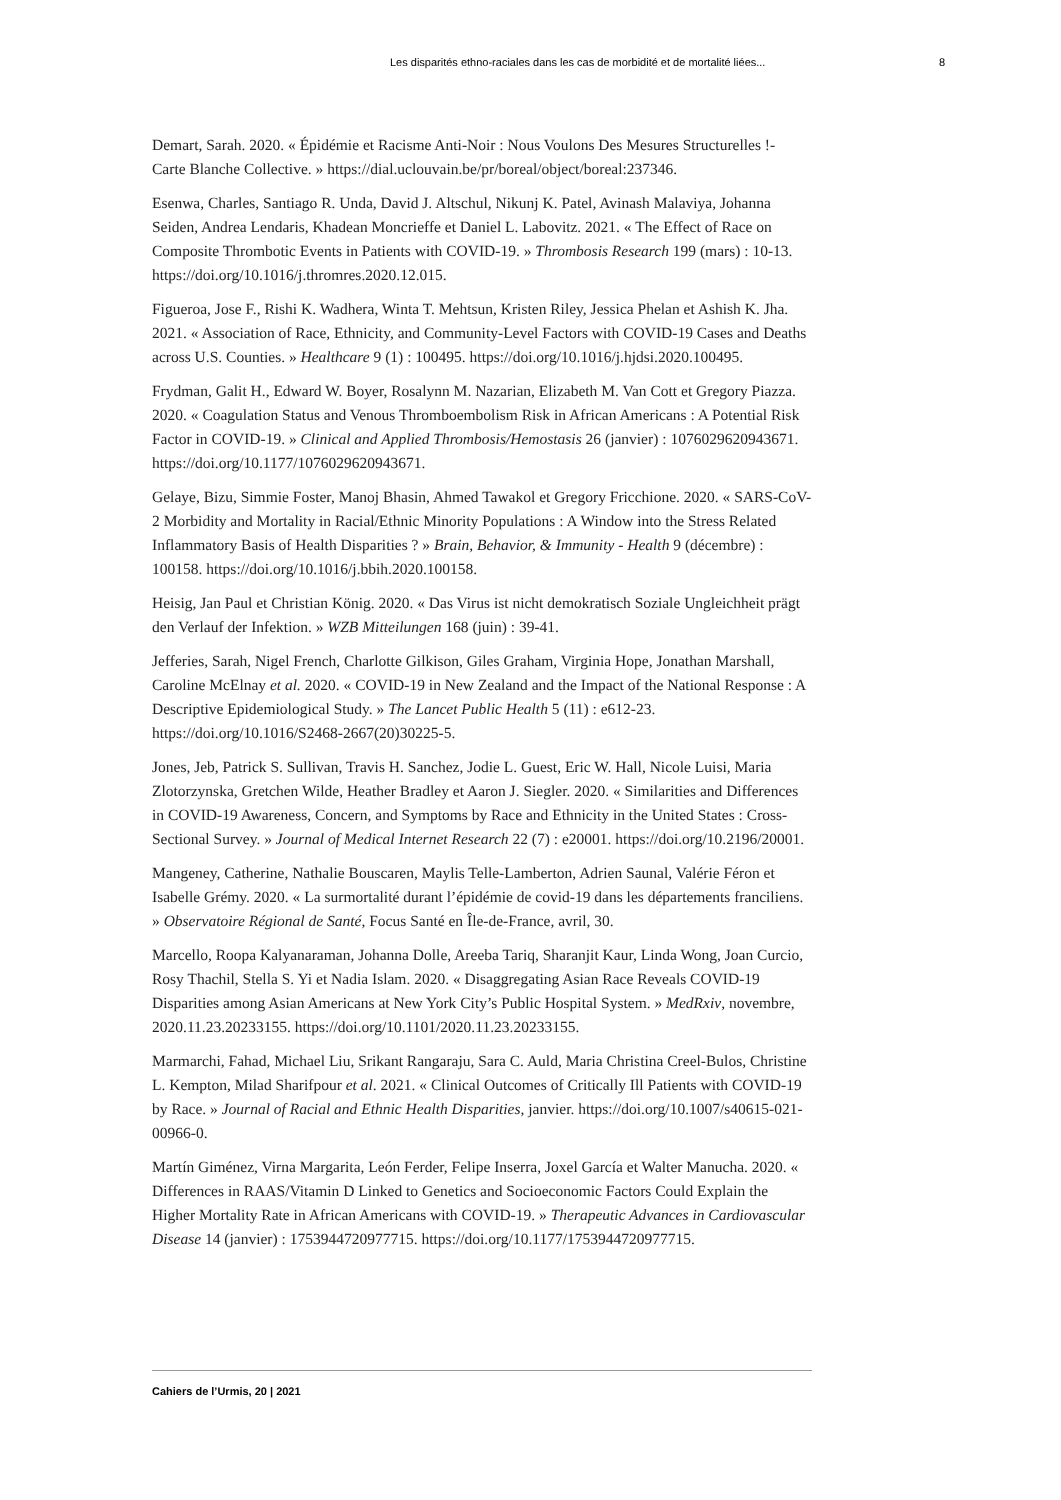Les disparités ethno-raciales dans les cas de morbidité et de mortalité liées... 8
Demart, Sarah. 2020. « Épidémie et Racisme Anti-Noir : Nous Voulons Des Mesures Structurelles !- Carte Blanche Collective. » https://dial.uclouvain.be/pr/boreal/object/boreal:237346.
Esenwa, Charles, Santiago R. Unda, David J. Altschul, Nikunj K. Patel, Avinash Malaviya, Johanna Seiden, Andrea Lendaris, Khadean Moncrieffe et Daniel L. Labovitz. 2021. « The Effect of Race on Composite Thrombotic Events in Patients with COVID-19. » Thrombosis Research 199 (mars) : 10-13. https://doi.org/10.1016/j.thromres.2020.12.015.
Figueroa, Jose F., Rishi K. Wadhera, Winta T. Mehtsun, Kristen Riley, Jessica Phelan et Ashish K. Jha. 2021. « Association of Race, Ethnicity, and Community-Level Factors with COVID-19 Cases and Deaths across U.S. Counties. » Healthcare 9 (1) : 100495. https://doi.org/10.1016/j.hjdsi.2020.100495.
Frydman, Galit H., Edward W. Boyer, Rosalynn M. Nazarian, Elizabeth M. Van Cott et Gregory Piazza. 2020. « Coagulation Status and Venous Thromboembolism Risk in African Americans : A Potential Risk Factor in COVID-19. » Clinical and Applied Thrombosis/Hemostasis 26 (janvier) : 1076029620943671. https://doi.org/10.1177/1076029620943671.
Gelaye, Bizu, Simmie Foster, Manoj Bhasin, Ahmed Tawakol et Gregory Fricchione. 2020. « SARS-CoV-2 Morbidity and Mortality in Racial/Ethnic Minority Populations : A Window into the Stress Related Inflammatory Basis of Health Disparities ? » Brain, Behavior, & Immunity - Health 9 (décembre) : 100158. https://doi.org/10.1016/j.bbih.2020.100158.
Heisig, Jan Paul et Christian König. 2020. « Das Virus ist nicht demokratisch Soziale Ungleichheit prägt den Verlauf der Infektion. » WZB Mitteilungen 168 (juin) : 39-41.
Jefferies, Sarah, Nigel French, Charlotte Gilkison, Giles Graham, Virginia Hope, Jonathan Marshall, Caroline McElnay et al. 2020. « COVID-19 in New Zealand and the Impact of the National Response : A Descriptive Epidemiological Study. » The Lancet Public Health 5 (11) : e612-23. https://doi.org/10.1016/S2468-2667(20)30225-5.
Jones, Jeb, Patrick S. Sullivan, Travis H. Sanchez, Jodie L. Guest, Eric W. Hall, Nicole Luisi, Maria Zlotorzynska, Gretchen Wilde, Heather Bradley et Aaron J. Siegler. 2020. « Similarities and Differences in COVID-19 Awareness, Concern, and Symptoms by Race and Ethnicity in the United States : Cross-Sectional Survey. » Journal of Medical Internet Research 22 (7) : e20001. https://doi.org/10.2196/20001.
Mangeney, Catherine, Nathalie Bouscaren, Maylis Telle-Lamberton, Adrien Saunal, Valérie Féron et Isabelle Grémy. 2020. « La surmortalité durant l’épidémie de covid-19 dans les départements franciliens. » Observatoire Régional de Santé, Focus Santé en Île-de-France, avril, 30.
Marcello, Roopa Kalyanaraman, Johanna Dolle, Areeba Tariq, Sharanjit Kaur, Linda Wong, Joan Curcio, Rosy Thachil, Stella S. Yi et Nadia Islam. 2020. « Disaggregating Asian Race Reveals COVID-19 Disparities among Asian Americans at New York City’s Public Hospital System. » MedRxiv, novembre, 2020.11.23.20233155. https://doi.org/10.1101/2020.11.23.20233155.
Marmarchi, Fahad, Michael Liu, Srikant Rangaraju, Sara C. Auld, Maria Christina Creel-Bulos, Christine L. Kempton, Milad Sharifpour et al. 2021. « Clinical Outcomes of Critically Ill Patients with COVID-19 by Race. » Journal of Racial and Ethnic Health Disparities, janvier. https://doi.org/10.1007/s40615-021-00966-0.
Martín Giménez, Virna Margarita, León Ferder, Felipe Inserra, Joxel García et Walter Manucha. 2020. « Differences in RAAS/Vitamin D Linked to Genetics and Socioeconomic Factors Could Explain the Higher Mortality Rate in African Americans with COVID-19. » Therapeutic Advances in Cardiovascular Disease 14 (janvier) : 1753944720977715. https://doi.org/10.1177/1753944720977715.
Cahiers de l’Urmis, 20 | 2021